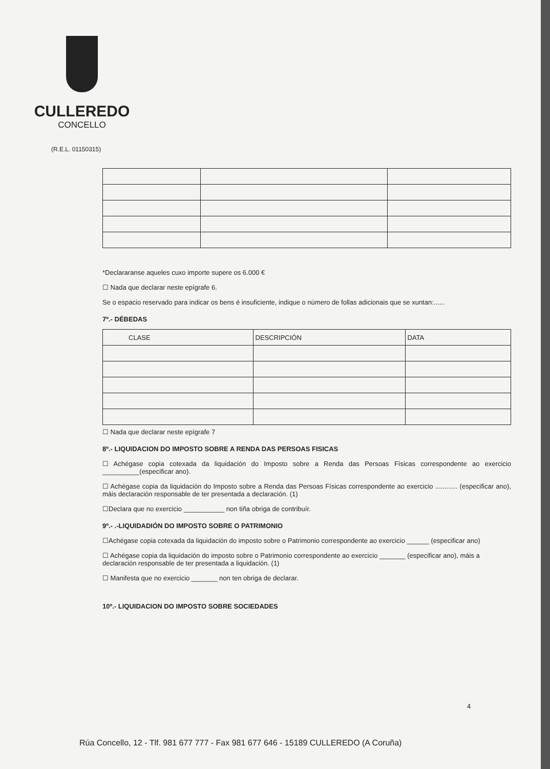CULLEREDO
CONCELLO
(R.E.L. 01150315)
*Declararanse aqueles cuxo importe supere os 6.000 €
☐ Nada que declarar neste epígrafe 6.
Se o espacio reservado para indicar os bens é insuficiente, indique o número de follas adicionais que se xuntan:......
7º.- DÉBEDAS
| CLASE | DESCRIPCIÓN | DATA |
☐ Nada que declarar neste epígrafe 7
8º.- LIQUIDACION DO IMPOSTO SOBRE A RENDA DAS PERSOAS FISICAS
☐ Achégase copia cotexada da liquidación do Imposto sobre a Renda das Persoas Físicas correspondente ao exercicio __________(especificar ano).
☐ Achégase copia da liquidación do Imposto sobre a Renda das Persoas Físicas correspondente ao exercicio ............ (especificar ano), máis declaración responsable de ter presentada a declaración. (1)
☐Declara que no exercicio ___________ non tiña obriga de contribuír.
9º.- .-LIQUIDADIÓN DO IMPOSTO SOBRE O PATRIMONIO
☐Achégase copia cotexada da liquidación do imposto sobre o Patrimonio correspondente ao exercicio ______ (especificar ano)
☐ Achégase copia da liquidación do imposto sobre o Patrimonio correspondente ao exercicio _______ (especificar ano), máis a declaración responsable de ter presentada a liquidación. (1)
☐ Manifesta que no exercicio _______ non ten obriga de declarar.
10º.- LIQUIDACION DO IMPOSTO SOBRE SOCIEDADES
4
Rúa Concello, 12 - Tlf. 981 677 777 - Fax 981 677 646 - 15189 CULLEREDO (A Coruña)